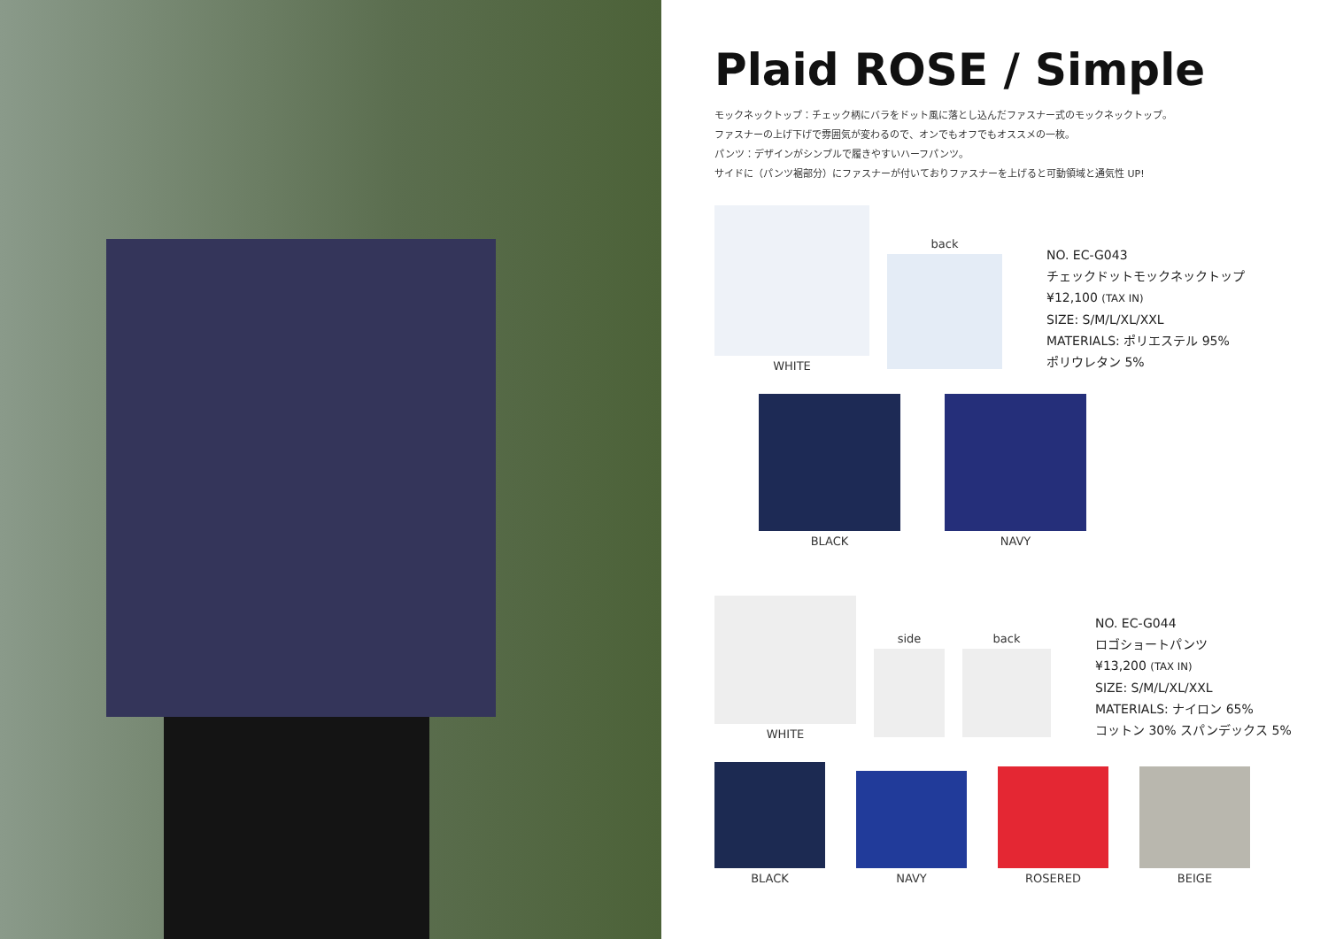Plaid ROSE / Simple
モックネックトップ：チェック柄にバラをドット風に落とし込んだファスナー式のモックネックトップ。
ファスナーの上げ下げで雰囲気が変わるので、オンでもオフでもオススメの一枚。
パンツ：デザインがシンプルで履きやすいハーフパンツ。
サイドに（パンツ裾部分）にファスナーが付いておりファスナーを上げると可動領域と通気性 UP!
WHITE
back
NO. EC-G043
チェックドットモックネックトップ
¥12,100 (TAX IN)
SIZE: S/M/L/XL/XXL
MATERIALS: ポリエステル 95%
ポリウレタン 5%
BLACK
NAVY
WHITE
side
back
NO. EC-G044
ロゴショートパンツ
¥13,200 (TAX IN)
SIZE: S/M/L/XL/XXL
MATERIALS: ナイロン 65%
コットン 30% スパンデックス 5%
BLACK
NAVY
ROSERED
BEIGE